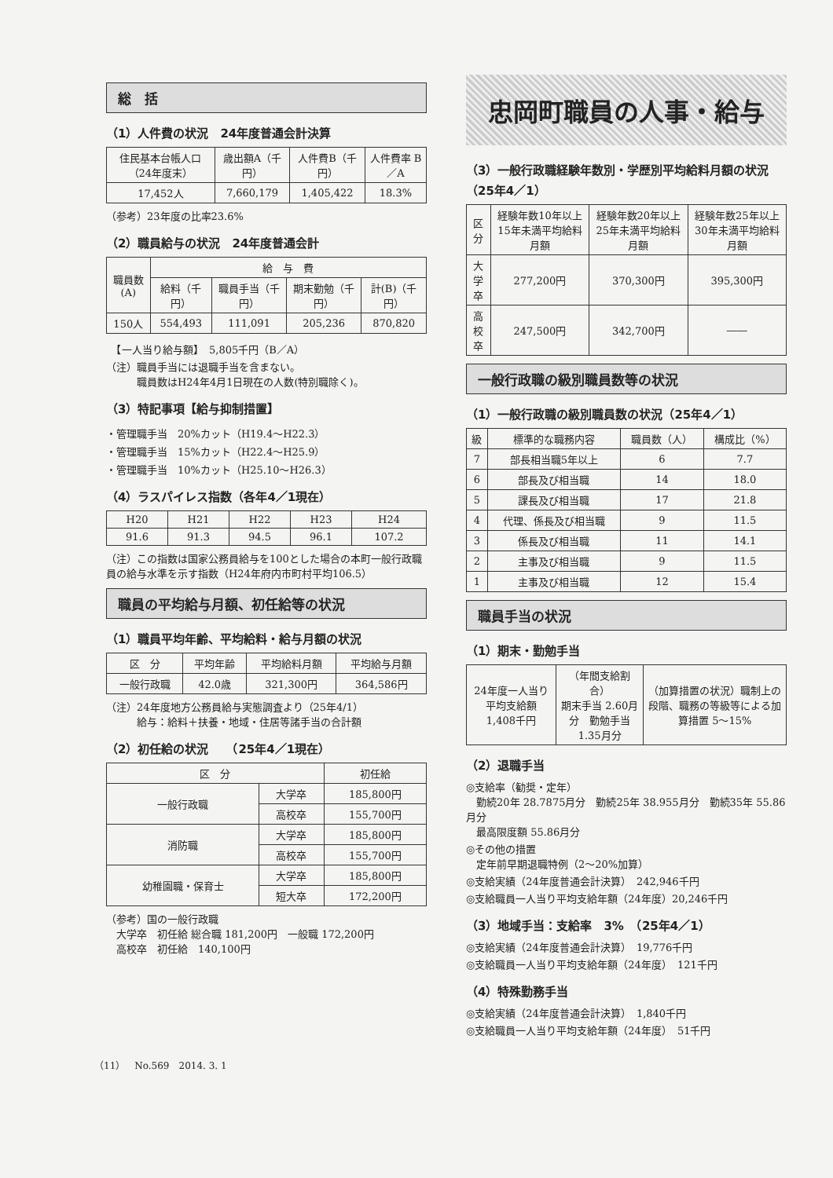総　括
（1）人件費の状況　24年度普通会計決算
| 住民基本台帳人口（24年度末） | 歳出額A（千円） | 人件費B（千円） | 人件費率 B／A |
| --- | --- | --- | --- |
| 17,452人 | 7,660,179 | 1,405,422 | 18.3% |
（参考）23年度の比率23.6%
（2）職員給与の状況　24年度普通会計
| 職員数(A) | 給 与 費 | | | |
| --- | --- | --- | --- | --- |
| | 給料（千円） | 職員手当（千円） | 期末勤勉（千円） | 計(B)（千円） |
| 150人 | 554,493 | 111,091 | 205,236 | 870,820 |
　【一人当り給与額】　5,805千円（B／A）
（注）職員手当には退職手当を含まない。
　　　職員数はH24年4月1日現在の人数(特別職除く)。
（3）特記事項【給与抑制措置】
・管理職手当　20%カット（H19.4～H22.3）
・管理職手当　15%カット（H22.4～H25.9）
・管理職手当　10%カット（H25.10～H26.3）
（4）ラスパイレス指数（各年4／1現在）
| H20 | H21 | H22 | H23 | H24 |
| --- | --- | --- | --- | --- |
| 91.6 | 91.3 | 94.5 | 96.1 | 107.2 |
（注）この指数は国家公務員給与を100とした場合の本町一般行政職員の給与水準を示す指数（H24年府内市町村平均106.5）
職員の平均給与月額、初任給等の状況
（1）職員平均年齢、平均給料・給与月額の状況
| 区 分 | 平均年齢 | 平均給料月額 | 平均給与月額 |
| --- | --- | --- | --- |
| 一般行政職 | 42.0歳 | 321,300円 | 364,586円 |
（注）24年度地方公務員給与実態調査より（25年4/1）
　　　給与：給料＋扶養・地域・住居等諸手当の合計額
（2）初任給の状況　　（25年4／1現在）
| 区 分 | | 初任給 |
| --- | --- | --- |
| 一般行政職 | 大学卒 | 185,800円 |
| | 高校卒 | 155,700円 |
| 消防職 | 大学卒 | 185,800円 |
| | 高校卒 | 155,700円 |
| 幼稚園職・保育士 | 大学卒 | 185,800円 |
| | 短大卒 | 172,200円 |
（参考）国の一般行政職
　大学卒　初任給 総合職 181,200円　一般職 172,200円
　高校卒　初任給　140,100円
忠岡町職員の人事・給与
（3）一般行政職経験年数別・学歴別平均給料月額の状況　（25年4／1）
| 区分 | 経験年数10年以上15年未満平均給料月額 | 経験年数20年以上25年未満平均給料月額 | 経験年数25年以上30年未満平均給料月額 |
| --- | --- | --- | --- |
| 大学卒 | 277,200円 | 370,300円 | 395,300円 |
| 高校卒 | 247,500円 | 342,700円 | ―― |
一般行政職の級別職員数等の状況
（1）一般行政職の級別職員数の状況（25年4／1）
| 級 | 標準的な職務内容 | 職員数（人） | 構成比（%） |
| --- | --- | --- | --- |
| 7 | 部長相当職5年以上 | 6 | 7.7 |
| 6 | 部長及び相当職 | 14 | 18.0 |
| 5 | 課長及び相当職 | 17 | 21.8 |
| 4 | 代理、係長及び相当職 | 9 | 11.5 |
| 3 | 係長及び相当職 | 11 | 14.1 |
| 2 | 主事及び相当職 | 9 | 11.5 |
| 1 | 主事及び相当職 | 12 | 15.4 |
職員手当の状況
（1）期末・勤勉手当
| 24年度一人当り平均支給額 1,408千円 | （年間支給割合） 期末手当 2.60月分 勤勉手当 1.35月分 | （加算措置の状況）職制上の段階、職務の等級等による加算措置 5～15% |
（2）退職手当
◎支給率（勧奨・定年）
　勤続20年 28.7875月分　勤続25年 38.955月分　勤続35年 55.86月分
　最高限度額 55.86月分
◎その他の措置
　定年前早期退職特例（2～20%加算）
◎支給実績（24年度普通会計決算）　242,946千円
◎支給職員一人当り平均支給年額（24年度）20,246千円
（3）地域手当：支給率　3%　（25年4／1）
◎支給実績（24年度普通会計決算）　19,776千円
◎支給職員一人当り平均支給年額（24年度）　121千円
（4）特殊勤務手当
◎支給実績（24年度普通会計決算）　1,840千円
◎支給職員一人当り平均支給年額（24年度）　51千円
（11）　No.569　2014. 3. 1